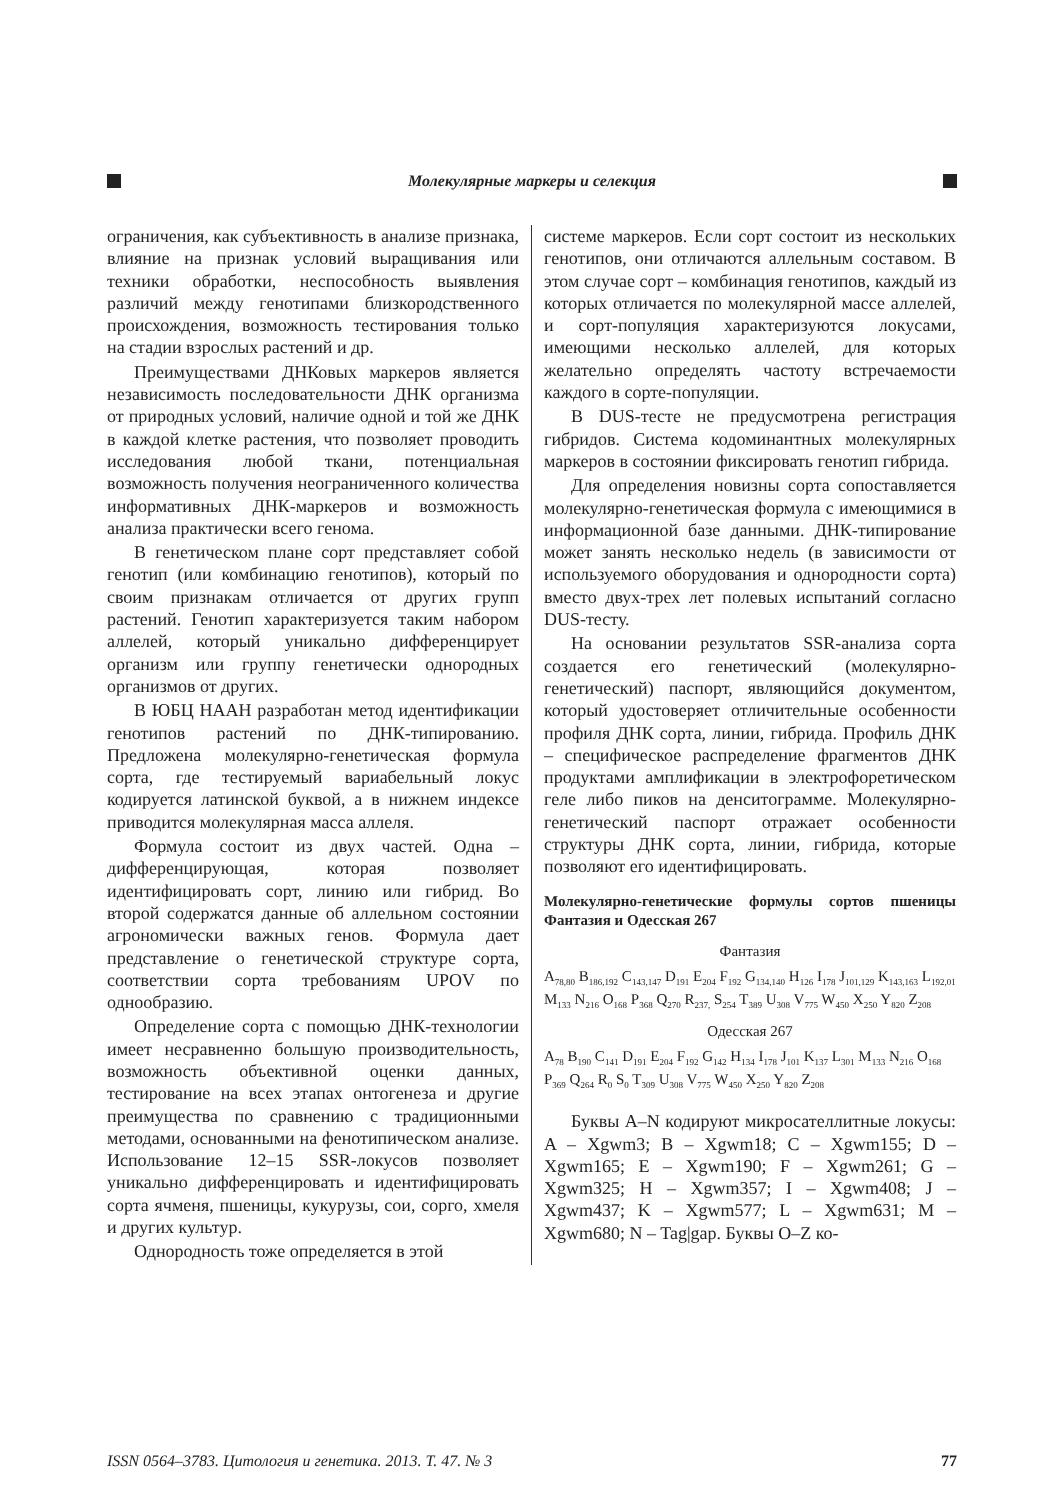Молекулярные маркеры и селекция
ограничения, как субъективность в анализе признака, влияние на признак условий выращивания или техники обработки, неспособность выявления различий между генотипами близкородственного происхождения, возможность тестирования только на стадии взрослых растений и др.
Преимуществами ДНКовых маркеров является независимость последовательности ДНК организма от природных условий, наличие одной и той же ДНК в каждой клетке растения, что позволяет проводить исследования любой ткани, потенциальная возможность получения неограниченного количества информативных ДНК-маркеров и возможность анализа практически всего генома.
В генетическом плане сорт представляет собой генотип (или комбинацию генотипов), который по своим признакам отличается от других групп растений. Генотип характеризуется таким набором аллелей, который уникально дифференцирует организм или группу генетически однородных организмов от других.
В ЮБЦ НААН разработан метод идентификации генотипов растений по ДНК-типированию. Предложена молекулярно-генетическая формула сорта, где тестируемый вариабельный локус кодируется латинской буквой, а в нижнем индексе приводится молекулярная масса аллеля.
Формула состоит из двух частей. Одна – дифференцирующая, которая позволяет идентифицировать сорт, линию или гибрид. Во второй содержатся данные об аллельном состоянии агрономически важных генов. Формула дает представление о генетической структуре сорта, соответствии сорта требованиям UPOV по однообразию.
Определение сорта с помощью ДНК-технологии имеет несравненно большую производительность, возможность объективной оценки данных, тестирование на всех этапах онтогенеза и другие преимущества по сравнению с традиционными методами, основанными на фенотипическом анализе. Использование 12–15 SSR-локусов позволяет уникально дифференцировать и идентифицировать сорта ячменя, пшеницы, кукурузы, сои, сорго, хмеля и других культур.
Однородность тоже определяется в этой
системе маркеров. Если сорт состоит из нескольких генотипов, они отличаются аллельным составом. В этом случае сорт – комбинация генотипов, каждый из которых отличается по молекулярной массе аллелей, и сорт-популяция характеризуются локусами, имеющими несколько аллелей, для которых желательно определять частоту встречаемости каждого в сорте-популяции.
В DUS-тесте не предусмотрена регистрация гибридов. Система кодоминантных молекулярных маркеров в состоянии фиксировать генотип гибрида.
Для определения новизны сорта сопоставляется молекулярно-генетическая формула с имеющимися в информационной базе данными. ДНК-типирование может занять несколько недель (в зависимости от используемого оборудования и однородности сорта) вместо двух-трех лет полевых испытаний согласно DUS-тесту.
На основании результатов SSR-анализа сорта создается его генетический (молекулярно-генетический) паспорт, являющийся документом, который удостоверяет отличительные особенности профиля ДНК сорта, линии, гибрида. Профиль ДНК – специфическое распределение фрагментов ДНК продуктами амплификации в электрофоретическом геле либо пиков на денситограмме. Молекулярно-генетический паспорт отражает особенности структуры ДНК сорта, линии, гибрида, которые позволяют его идентифицировать.
Молекулярно-генетические формулы сортов пшеницы Фантазия и Одесская 267
Фантазия
A<sub>78,80</sub> B<sub>186,192</sub> C<sub>143,147</sub> D<sub>191</sub> E<sub>204</sub> F<sub>192</sub> G<sub>134,140</sub> H<sub>126</sub> I<sub>178</sub> J<sub>101,129</sub> K<sub>143,163</sub> L<sub>192,01</sub> M<sub>133</sub> N<sub>216</sub> O<sub>168</sub> P<sub>368</sub> Q<sub>270</sub> R<sub>237,</sub> S<sub>254</sub> T<sub>389</sub> U<sub>308</sub> V<sub>775</sub> W<sub>450</sub> X<sub>250</sub> Y<sub>820</sub> Z<sub>208</sub>
Одесская 267
A<sub>78</sub> B<sub>190</sub> C<sub>141</sub> D<sub>191</sub> E<sub>204</sub> F<sub>192</sub> G<sub>142</sub> H<sub>134</sub> I<sub>178</sub> J<sub>101</sub> K<sub>137</sub> L<sub>301</sub> M<sub>133</sub> N<sub>216</sub> O<sub>168</sub> P<sub>369</sub> Q<sub>264</sub> R<sub>0</sub> S<sub>0</sub> T<sub>309</sub> U<sub>308</sub> V<sub>775</sub> W<sub>450</sub> X<sub>250</sub> Y<sub>820</sub> Z<sub>208</sub>
Буквы A–N кодируют микросателлитные локусы: A – Xgwm3; B – Xgwm18; C – Xgwm155; D – Xgwm165; E – Xgwm190; F – Xgwm261; G – Xgwm325; H – Xgwm357; I – Xgwm408; J – Xgwm437; K – Xgwm577; L – Xgwm631; M – Xgwm680; N – Tag|gap. Буквы O–Z ко-
ISSN 0564–3783. Цитология и генетика. 2013. Т. 47. № 3 77